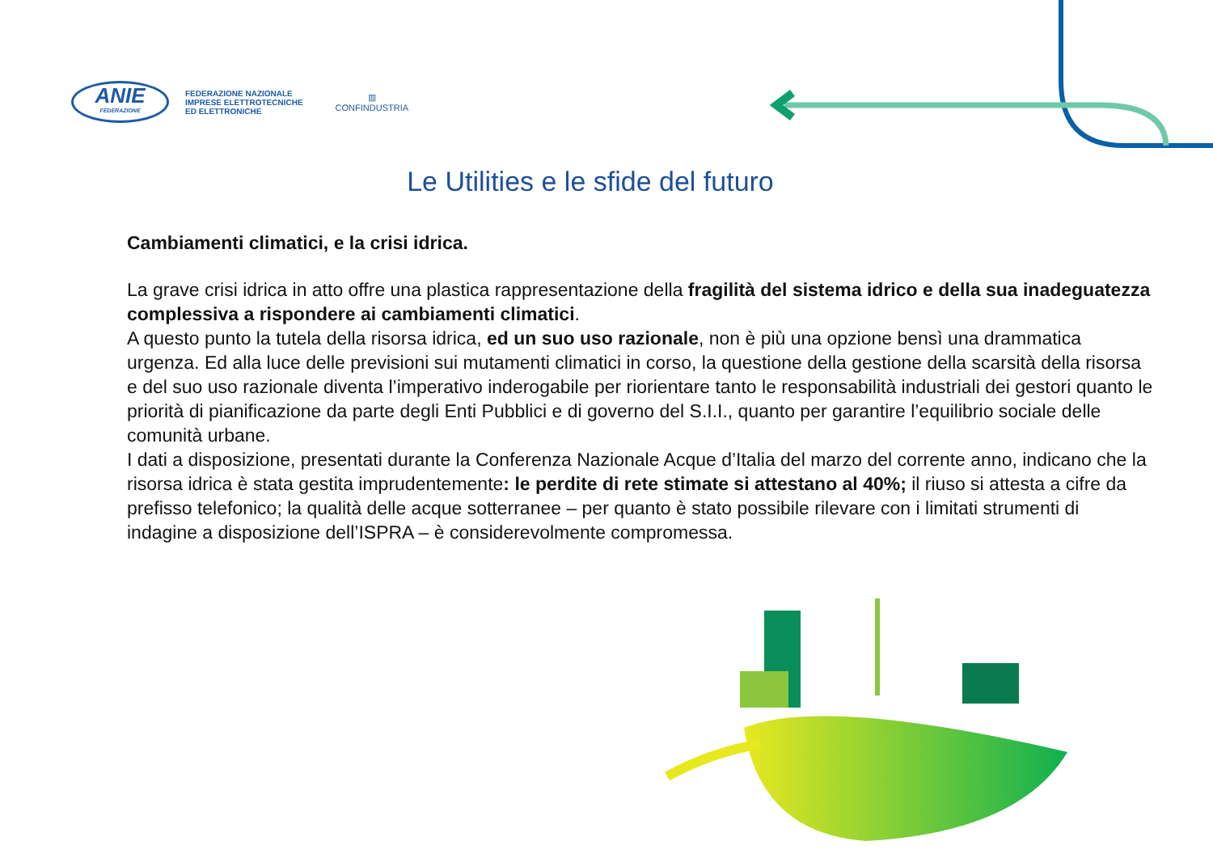ANIE
FEDERAZIONE
FEDERAZIONE NAZIONALE
IMPRESE ELETTROTECNICHE
ED ELETTRONICHE
▥
CONFINDUSTRIA
Le Utilities e le sfide del futuro
Cambiamenti climatici, e la crisi idrica.
La grave crisi idrica in atto offre una plastica rappresentazione della fragilità del sistema idrico e della sua inadeguatezza complessiva a rispondere ai cambiamenti climatici.
A questo punto la tutela della risorsa idrica, ed un suo uso razionale, non è più una opzione bensì una drammatica urgenza. Ed alla luce delle previsioni sui mutamenti climatici in corso, la questione della gestione della scarsità della risorsa e del suo uso razionale diventa l’imperativo inderogabile per riorientare tanto le responsabilità industriali dei gestori quanto le priorità di pianificazione da parte degli Enti Pubblici e di governo del S.I.I., quanto per garantire l’equilibrio sociale delle comunità urbane.
I dati a disposizione, presentati durante la Conferenza Nazionale Acque d’Italia del marzo del corrente anno, indicano che la risorsa idrica è stata gestita imprudentemente: le perdite di rete stimate si attestano al 40%; il riuso si attesta a cifre da prefisso telefonico; la qualità delle acque sotterranee – per quanto è stato possibile rilevare con i limitati strumenti di indagine a disposizione dell’ISPRA – è considerevolmente compromessa.